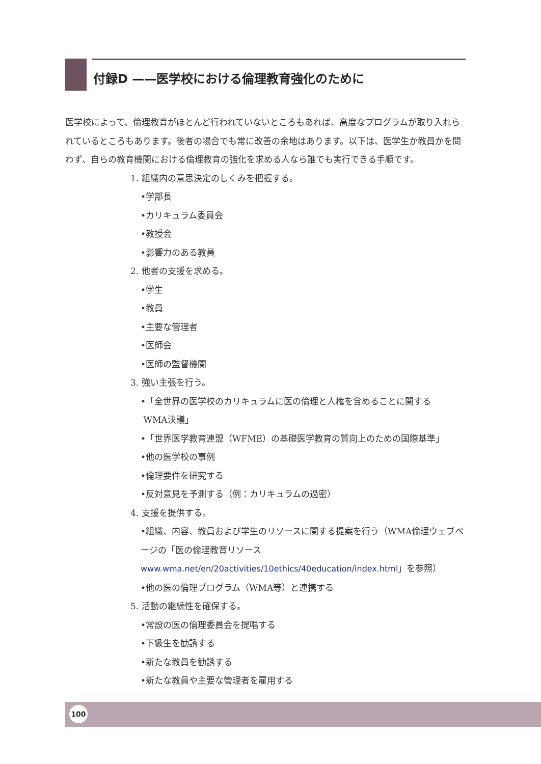付録D ——医学校における倫理教育強化のために
医学校によって、倫理教育がほとんど行われていないところもあれば、高度なプログラムが取り入れられているところもあります。後者の場合でも常に改善の余地はあります。以下は、医学生か教員かを問わず、自らの教育機関における倫理教育の強化を求める人なら誰でも実行できる手順です。
1. 組織内の意思決定のしくみを把握する。
•学部長
•カリキュラム委員会
•教授会
•影響力のある教員
2. 他者の支援を求める。
•学生
•教員
•主要な管理者
•医師会
•医師の監督機関
3. 強い主張を行う。
•「全世界の医学校のカリキュラムに医の倫理と人権を含めることに関する
WMA決議」
•「世界医学教育連盟（WFME）の基礎医学教育の質向上のための国際基準」
•他の医学校の事例
•倫理要件を研究する
•反対意見を予測する（例：カリキュラムの過密）
4. 支援を提供する。
•組織、内容、教員および学生のリソースに関する提案を行う（WMA倫理ウェブページの「医の倫理教育リソース www.wma.net/en/20activities/10ethics/40education/index.html」を参照）
•他の医の倫理プログラム（WMA等）と連携する
5. 活動の継続性を確保する。
•常設の医の倫理委員会を提唱する
•下級生を勧誘する
•新たな教員を勧誘する
•新たな教員や主要な管理者を雇用する
100